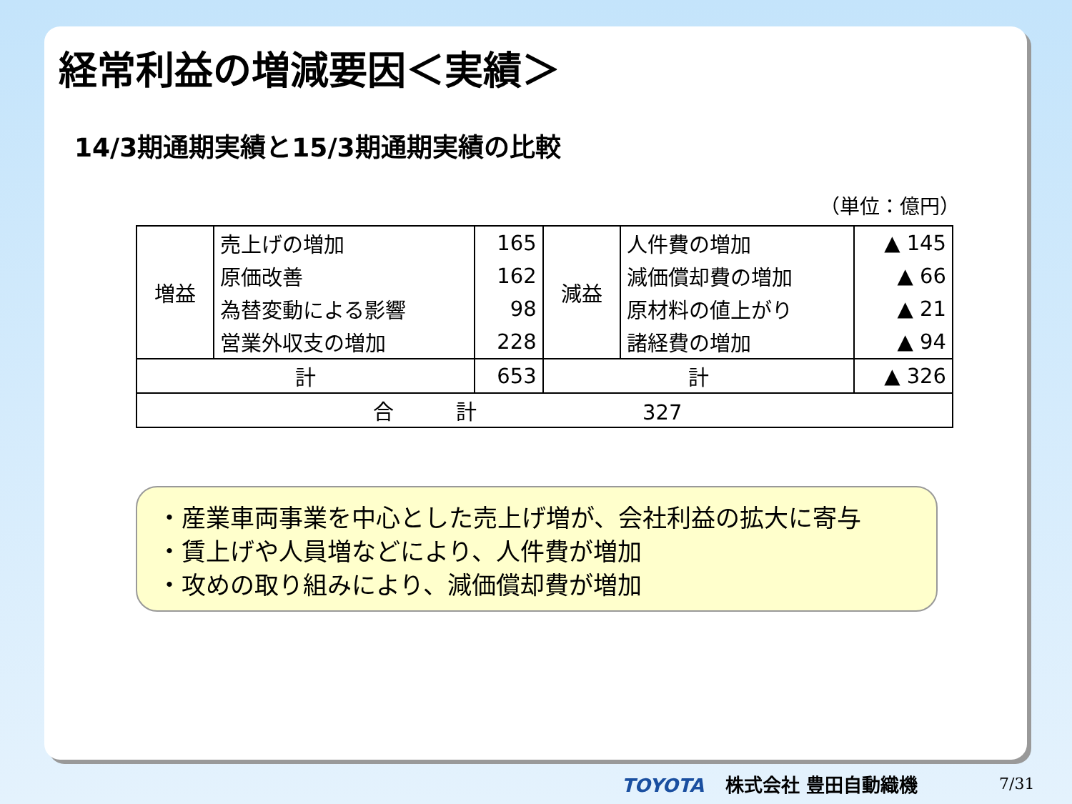経常利益の増減要因＜実績＞
14/3期通期実績と15/3期通期実績の比較
（単位：億円）
| 増益 | 売上げの増加 | 165 | 減益 | 人件費の増加 | ▲ 145 |
| | 原価改善 | 162 | | 減価償却費の増加 | ▲ 66 |
| | 為替変動による影響 | 98 | | 原材料の値上がり | ▲ 21 |
| | 営業外収支の増加 | 228 | | 諸経費の増加 | ▲ 94 |
| 計 | | 653 | 計 | | ▲ 326 |
| 合 計 327 | | | | | |
・産業車両事業を中心とした売上げ増が、会社利益の拡大に寄与
・賃上げや人員増などにより、人件費が増加
・攻めの取り組みにより、減価償却費が増加
TOYOTA 株式会社 豊田自動織機 7/31